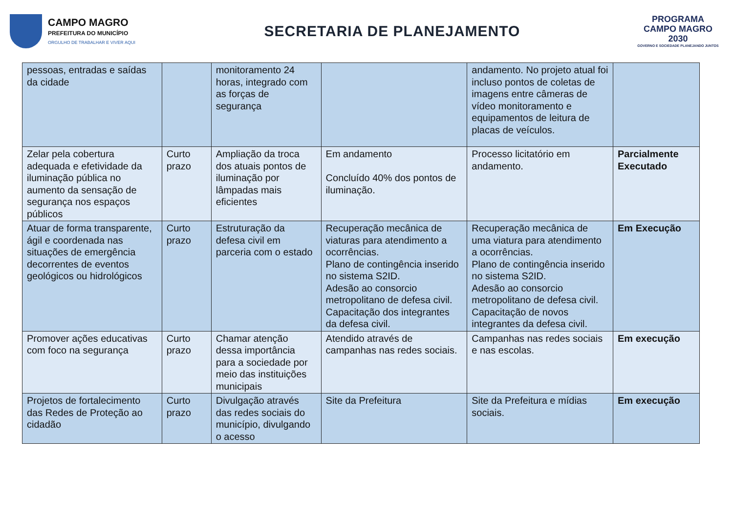CAMPO MAGRO
PREFEITURA DO MUNICÍPIO
ORGULHO DE TRABALHAR E VIVER AQUI
SECRETARIA DE PLANEJAMENTO
PROGRAMA
CAMPO MAGRO
2030
GOVERNO E SOCIEDADE PLANEJANDO JUNTOS
| pessoas, entradas e saídas da cidade | | monitoramento 24 horas, integrado com as forças de segurança | | andamento. No projeto atual foi incluso pontos de coletas de imagens entre câmeras de vídeo monitoramento e equipamentos de leitura de placas de veículos. | |
| Zelar pela cobertura adequada e efetividade da iluminação pública no aumento da sensação de segurança nos espaços públicos | Curto prazo | Ampliação da troca dos atuais pontos de iluminação por lâmpadas mais eficientes | Em andamento Concluído 40% dos pontos de iluminação. | Processo licitatório em andamento. | Parcialmente Executado |
| Atuar de forma transparente, ágil e coordenada nas situações de emergência decorrentes de eventos geológicos ou hidrológicos | Curto prazo | Estruturação da defesa civil em parceria com o estado | Recuperação mecânica de viaturas para atendimento a ocorrências. Plano de contingência inserido no sistema S2ID. Adesão ao consorcio metropolitano de defesa civil. Capacitação dos integrantes da defesa civil. | Recuperação mecânica de uma viatura para atendimento a ocorrências. Plano de contingência inserido no sistema S2ID. Adesão ao consorcio metropolitano de defesa civil. Capacitação de novos integrantes da defesa civil. | Em Execução |
| Promover ações educativas com foco na segurança | Curto prazo | Chamar atenção dessa importância para a sociedade por meio das instituições municipais | Atendido através de campanhas nas redes sociais. | Campanhas nas redes sociais e nas escolas. | Em execução |
| Projetos de fortalecimento das Redes de Proteção ao cidadão | Curto prazo | Divulgação através das redes sociais do município, divulgando o acesso | Site da Prefeitura | Site da Prefeitura e mídias sociais. | Em execução |